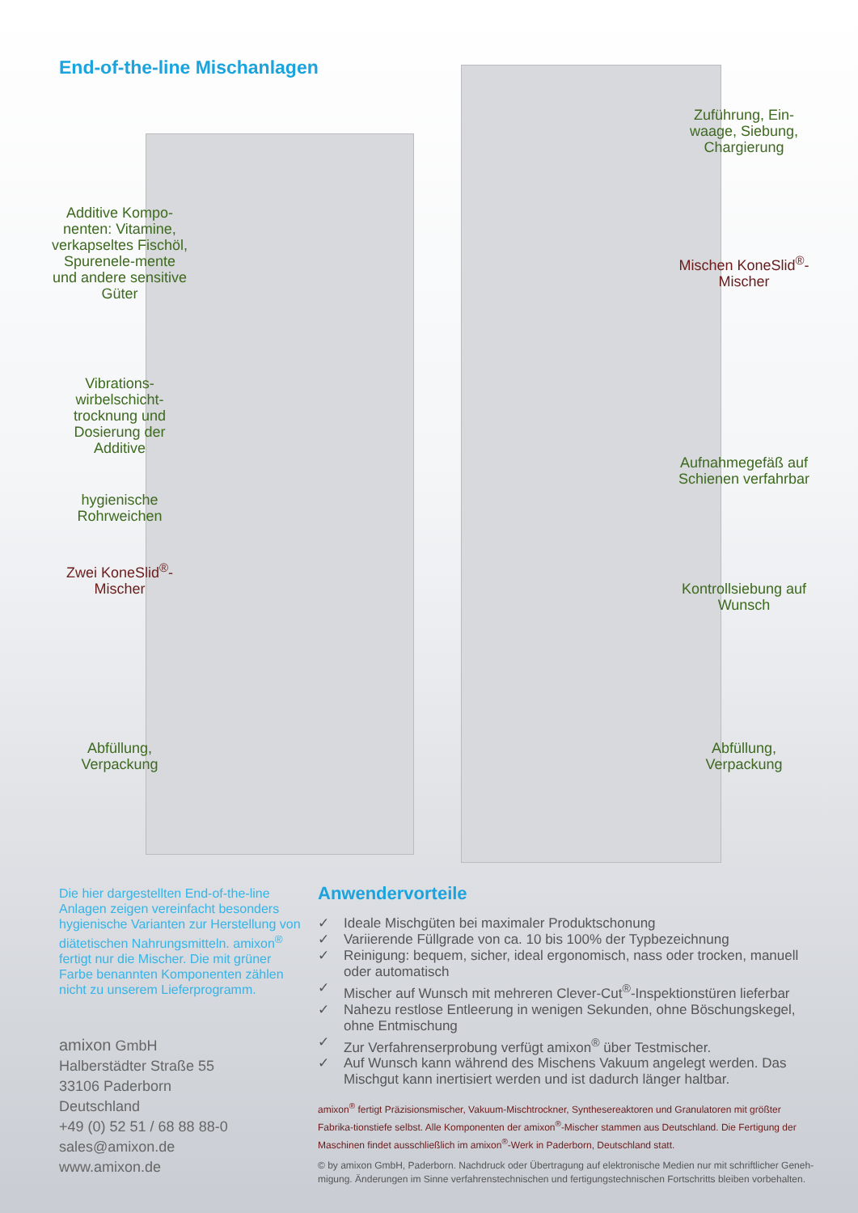End-of-the-line Mischanlagen
Additive Kompo-nenten: Vitamine, verkapseltes Fischöl, Spurenele-mente und andere sensitive Güter
Vibrations-wirbelschicht-trocknung und Dosierung der Additive
hygienische Rohrweichen
Zwei KoneSlid<sup>®</sup>-Mischer
Abfüllung, Verpackung
Zuführung, Ein-waage, Siebung, Chargierung
Mischen KoneSlid<sup>®</sup>-Mischer
Aufnahmegefäß auf Schienen verfahrbar
Kontrollsiebung auf Wunsch
Abfüllung, Verpackung
Die hier dargestellten End-of-the-line Anlagen zeigen vereinfacht besonders hygienische Varianten zur Herstellung von diätetischen Nahrungsmitteln. amixon<sup>®</sup> fertigt nur die Mischer. Die mit grüner Farbe benannten Komponenten zählen nicht zu unserem Lieferprogramm.
amixon GmbH
Halberstädter Straße 55
33106 Paderborn
Deutschland
+49 (0) 52 51 / 68 88 88-0
sales@amixon.de
www.amixon.de
Anwendervorteile
✓ Ideale Mischgüten bei maximaler Produktschonung
✓ Variierende Füllgrade von ca. 10 bis 100% der Typbezeichnung
✓ Reinigung: bequem, sicher, ideal ergonomisch, nass oder trocken, manuell oder automatisch
✓ Mischer auf Wunsch mit mehreren Clever-Cut<sup>®</sup>-Inspektionstüren lieferbar
✓ Nahezu restlose Entleerung in wenigen Sekunden, ohne Böschungskegel, ohne Entmischung
✓ Zur Verfahrenserprobung verfügt amixon<sup>®</sup> über Testmischer.
✓ Auf Wunsch kann während des Mischens Vakuum angelegt werden. Das Mischgut kann inertisiert werden und ist dadurch länger haltbar.
amixon<sup>®</sup> fertigt Präzisionsmischer, Vakuum-Mischtrockner, Synthesereaktoren und Granulatoren mit größter Fabrika-tionstiefe selbst. Alle Komponenten der amixon<sup>®</sup>-Mischer stammen aus Deutschland. Die Fertigung der Maschinen findet ausschließlich im amixon<sup>®</sup>-Werk in Paderborn, Deutschland statt.
© by amixon GmbH, Paderborn. Nachdruck oder Übertragung auf elektronische Medien nur mit schriftlicher Geneh-migung. Änderungen im Sinne verfahrenstechnischen und fertigungstechnischen Fortschritts bleiben vorbehalten.